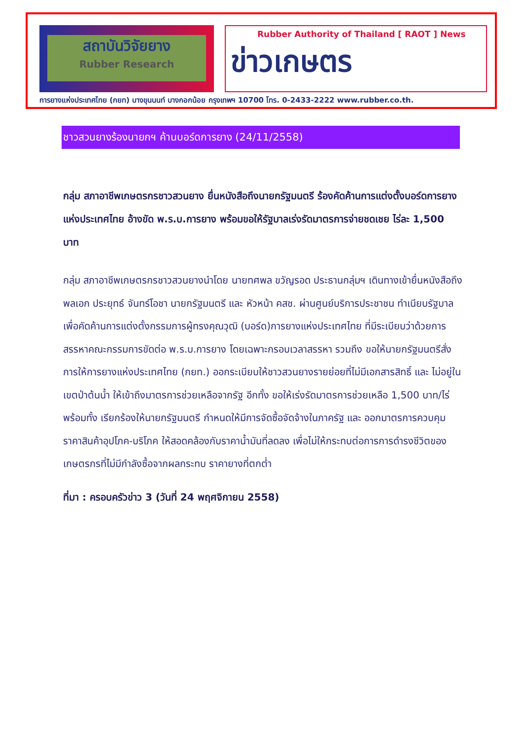สถาบันวิจัยยาง
Rubber Research
Rubber Authority of Thailand [ RAOT ] News
ข่าวเกษตร
การยางแห่งประเทศไทย (กยท) บางขุนนนท์ บางกอกน้อย กรุงเทพฯ 10700 โทร. 0-2433-2222 www.rubber.co.th.
ชาวสวนยางร้องนายกฯ ค้านบอร์ดการยาง (24/11/2558)
กลุ่ม สภาอาชีพเกษตรกรชาวสวนยาง ยื่นหนังสือถึงนายกรัฐมนตรี ร้องคัดค้านการแต่งตั้งบอร์ดการยางแห่งประเทศไทย อ้างขัด พ.ร.บ.การยาง พร้อมขอให้รัฐบาลเร่งรัดมาตรการจ่ายชดเชย ไร่ละ 1,500 บาท
กลุ่ม สภาอาชีพเกษตรกรชาวสวนยางนำโดย นายทศพล ขวัญรอด ประธานกลุ่มฯ เดินทางเข้ายื่นหนังสือถึง พลเอก ประยุทธ์ จันทร์โอชา นายกรัฐมนตรี และ หัวหน้า คสช. ผ่านศูนย์บริการประชาชน ทำเนียบรัฐบาล เพื่อคัดค้านการแต่งตั้งกรรมการผู้ทรงคุณวุฒิ (บอร์ด)การยางแห่งประเทศไทย ที่มีระเบียบว่าด้วยการสรรหาคณะกรรมการขัดต่อ พ.ร.บ.การยาง โดยเฉพาะกรอบเวลาสรรหา รวมถึง ขอให้นายกรัฐมนตรีสั่งการให้การยางแห่งประเทศไทย (กยท.) ออกระเบียบให้ชาวสวนยางรายย่อยที่ไม่มีเอกสารสิทธิ์ และ ไม่อยู่ในเขตป่าต้นน้ำ ให้เข้าถึงมาตรการช่วยเหลือจากรัฐ อีกทั้ง ขอให้เร่งรัดมาตรการช่วยเหลือ 1,500 บาท/ไร่ พร้อมทั้ง เรียกร้องให้นายกรัฐมนตรี กำหนดให้มีการจัดซื้อจัดจ้างในภาครัฐ และ ออกมาตรการควบคุมราคาสินค้าอุปโภค-บริโภค ให้สอดคล้องกับราคาน้ำมันที่ลดลง เพื่อไม่ให้กระทบต่อการการดำรงชีวิตของเกษตรกรที่ไม่มีกำลังซื้อจากผลกระทบ ราคายางที่ตกต่ำ
ที่มา : ครอบครัวข่าว 3 (วันที่ 24 พฤศจิกายน 2558)